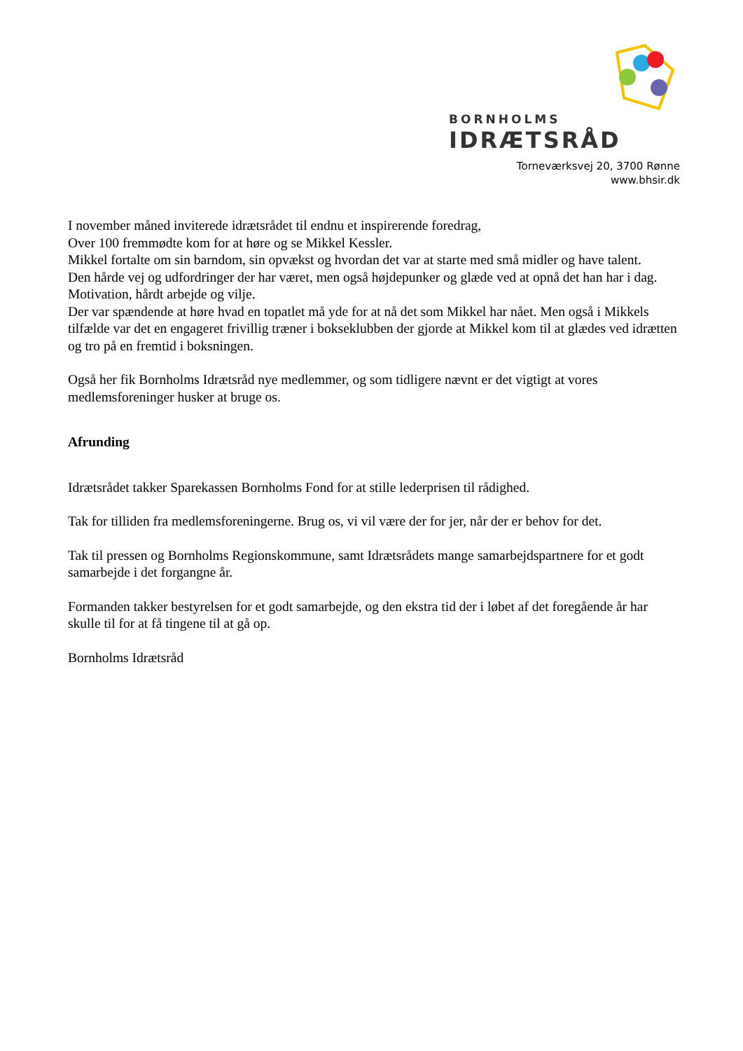BORNHOLMS
IDRÆTSRÅD
Torneværksvej 20, 3700 Rønne
www.bhsir.dk
I november måned inviterede idrætsrådet til endnu et inspirerende foredrag,
Over 100 fremmødte kom for at høre og se Mikkel Kessler.
Mikkel fortalte om sin barndom, sin opvækst og hvordan det var at starte med små midler og have talent.
Den hårde vej og udfordringer der har været, men også højdepunker og glæde ved at opnå det han har i dag.
Motivation, hårdt arbejde og vilje.
Der var spændende at høre hvad en topatlet må yde for at nå det som Mikkel har nået. Men også i Mikkels tilfælde var det en engageret frivillig træner i bokseklubben der gjorde at Mikkel kom til at glædes ved idrætten og tro på en fremtid i boksningen.
Også her fik Bornholms Idrætsråd nye medlemmer, og som tidligere nævnt er det vigtigt at vores medlemsforeninger husker at bruge os.
Afrunding
Idrætsrådet takker Sparekassen Bornholms Fond for at stille lederprisen til rådighed.
Tak for tilliden fra medlemsforeningerne. Brug os, vi vil være der for jer, når der er behov for det.
Tak til pressen og Bornholms Regionskommune, samt Idrætsrådets mange samarbejdspartnere for et godt samarbejde i det forgangne år.
Formanden takker bestyrelsen for et godt samarbejde, og den ekstra tid der i løbet af det foregående år har skulle til for at få tingene til at gå op.
Bornholms Idrætsråd